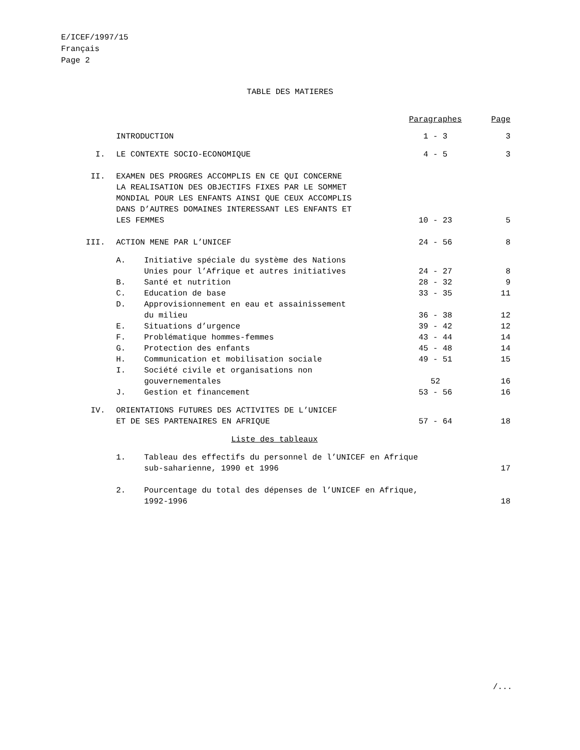E/ICEF/1997/15
Français
Page 2
TABLE DES MATIERES
| | | | Paragraphes | Page |
| | INTRODUCTION | | 1 - 3 | 3 |
| I. | LE CONTEXTE SOCIO-ECONOMIQUE | | 4 - 5 | 3 |
| II. | EXAMEN DES PROGRES ACCOMPLIS EN CE QUI CONCERNE LA REALISATION DES OBJECTIFS FIXES PAR LE SOMMET MONDIAL POUR LES ENFANTS AINSI QUE CEUX ACCOMPLIS DANS D’AUTRES DOMAINES INTERESSANT LES ENFANTS ET LES FEMMES | | 10 - 23 | 5 |
| III. | ACTION MENE PAR L’UNICEF | | 24 - 56 | 8 |
| | A. | Initiative spéciale du système des Nations Unies pour l’Afrique et autres initiatives | 24 - 27 | 8 |
| | B. | Santé et nutrition | 28 - 32 | 9 |
| | C. | Education de base | 33 - 35 | 11 |
| | D. | Approvisionnement en eau et assainissement du milieu | 36 - 38 | 12 |
| | E. | Situations d’urgence | 39 - 42 | 12 |
| | F. | Problématique hommes-femmes | 43 - 44 | 14 |
| | G. | Protection des enfants | 45 - 48 | 14 |
| | H. | Communication et mobilisation sociale | 49 - 51 | 15 |
| | I. | Société civile et organisations non gouvernementales | 52 | 16 |
| | J. | Gestion et financement | 53 - 56 | 16 |
| IV. | ORIENTATIONS FUTURES DES ACTIVITES DE L’UNICEF ET DE SES PARTENAIRES EN AFRIQUE | | 57 - 64 | 18 |
| | Liste des tableaux | | | |
| | 1. | Tableau des effectifs du personnel de l’UNICEF en Afrique sub-saharienne, 1990 et 1996 | | 17 |
| | 2. | Pourcentage du total des dépenses de l’UNICEF en Afrique, 1992-1996 | | 18 |
/...